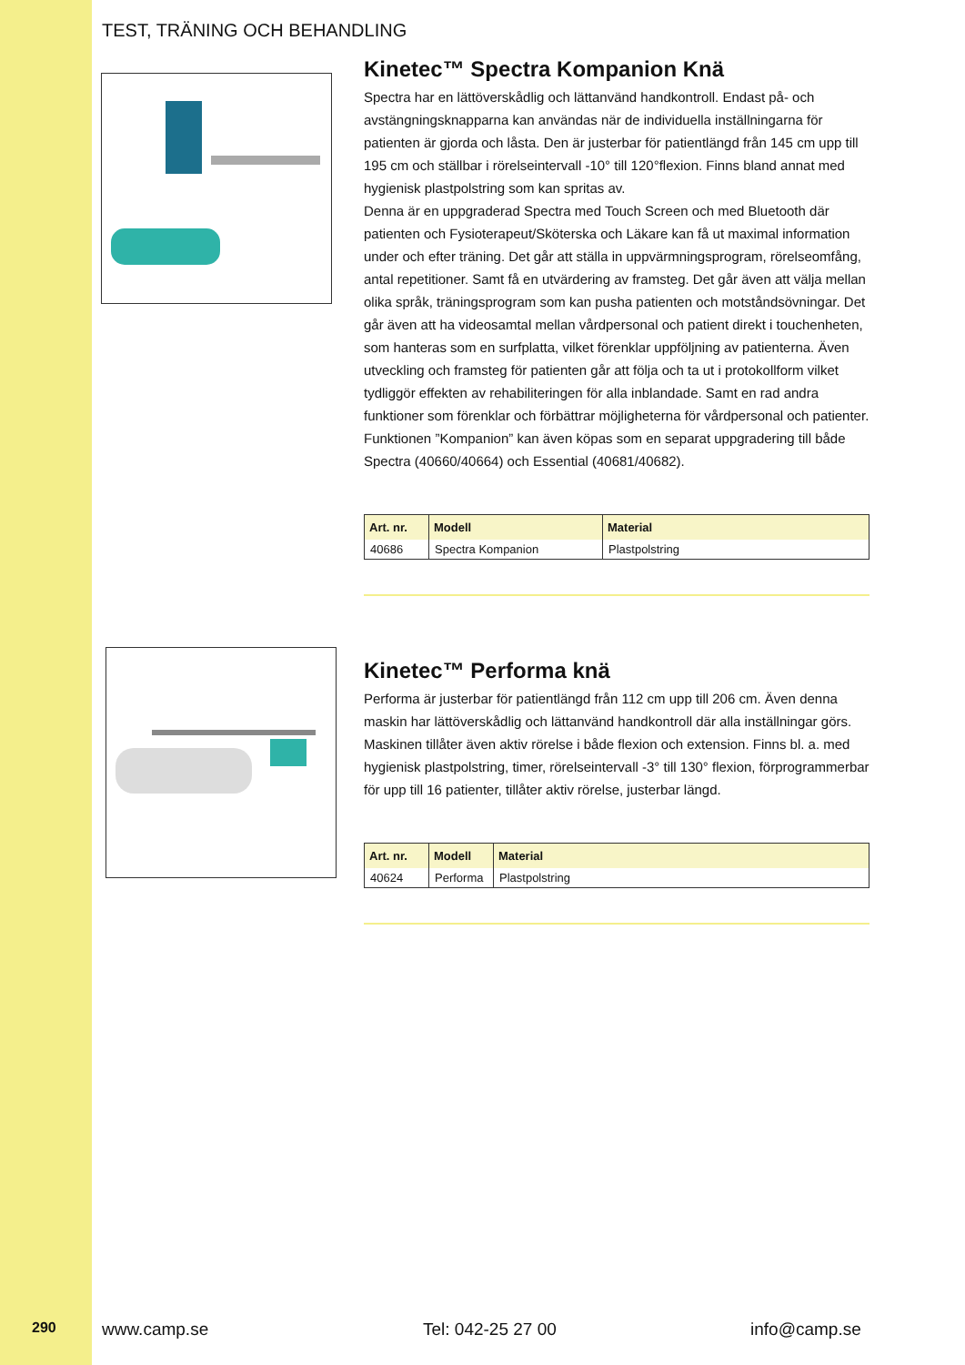TEST, TRÄNING OCH BEHANDLING
Kinetec™ Spectra Kompanion Knä
Spectra har en lättöverskådlig och lättanvänd handkontroll. Endast på- och avstängningsknapparna kan användas när de individuella inställningarna för patienten är gjorda och låsta. Den är justerbar för patientlängd från 145 cm upp till 195 cm och ställbar i rörelseintervall -10° till 120°flexion. Finns bland annat med hygienisk plastpolstring som kan spritas av.
Denna är en uppgraderad Spectra med Touch Screen och med Bluetooth där patienten och Fysioterapeut/Sköterska och Läkare kan få ut maximal information under och efter träning. Det går att ställa in uppvärmningsprogram, rörelseomfång, antal repetitioner. Samt få en utvärdering av framsteg. Det går även att välja mellan olika språk, träningsprogram som kan pusha patienten och motståndsövningar. Det går även att ha videosamtal mellan vårdpersonal och patient direkt i touchenheten, som hanteras som en surfplatta, vilket förenklar uppföljning av patienterna. Även utveckling och framsteg för patienten går att följa och ta ut i protokollform vilket tydliggör effekten av rehabiliteringen för alla inblandade. Samt en rad andra funktioner som förenklar och förbättrar möjligheterna för vårdpersonal och patienter. Funktionen ”Kompanion” kan även köpas som en separat uppgradering till både Spectra (40660/40664) och Essential (40681/40682).
| Art. nr. | Modell | Material |
| --- | --- | --- |
| 40686 | Spectra Kompanion | Plastpolstring |
Kinetec™ Performa knä
Performa är justerbar för patientlängd från 112 cm upp till 206 cm. Även denna maskin har lättöverskådlig och lättanvänd handkontroll där alla inställningar görs. Maskinen tillåter även aktiv rörelse i både flexion och extension. Finns bl. a. med hygienisk plastpolstring, timer, rörelseintervall -3° till 130° flexion, förprogrammerbar för upp till 16 patienter, tillåter aktiv rörelse, justerbar längd.
| Art. nr. | Modell | Material |
| --- | --- | --- |
| 40624 | Performa | Plastpolstring |
290 www.camp.se Tel: 042-25 27 00 info@camp.se